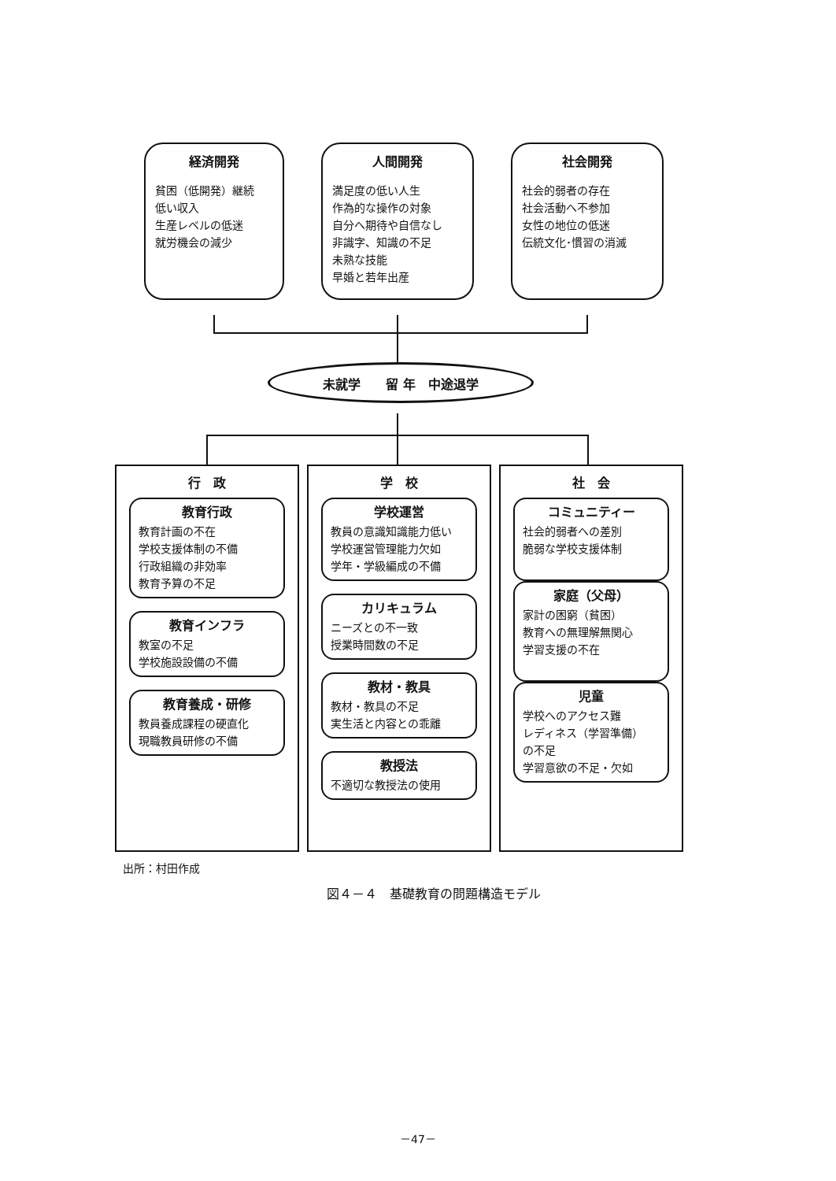経済開発
貧困（低開発）継続
低い収入
生産レベルの低迷
就労機会の減少
人間開発
満足度の低い人生
作為的な操作の対象
自分へ期待や自信なし
非識字、知識の不足
未熟な技能
早婚と若年出産
社会開発
社会的弱者の存在
社会活動へ不参加
女性の地位の低迷
伝統文化･慣習の消滅
未就学　　留 年　中途退学
行　政
教育行政
教育計画の不在
学校支援体制の不備
行政組織の非効率
教育予算の不足
教育インフラ
教室の不足
学校施設設備の不備
教育養成・研修
教員養成課程の硬直化
現職教員研修の不備
学　校
学校運営
教員の意識知識能力低い
学校運営管理能力欠如
学年・学級編成の不備
カリキュラム
ニーズとの不一致
授業時間数の不足
教材・教具
教材・教具の不足
実生活と内容との乖離
教授法
不適切な教授法の使用
社　会
コミュニティー
社会的弱者への差別
脆弱な学校支援体制
家庭（父母）
家計の困窮（貧困）
教育への無理解無関心
学習支援の不在
児童
学校へのアクセス難
レディネス（学習準備）
の不足
学習意欲の不足・欠如
出所：村田作成
図４－４　基礎教育の問題構造モデル
－47－